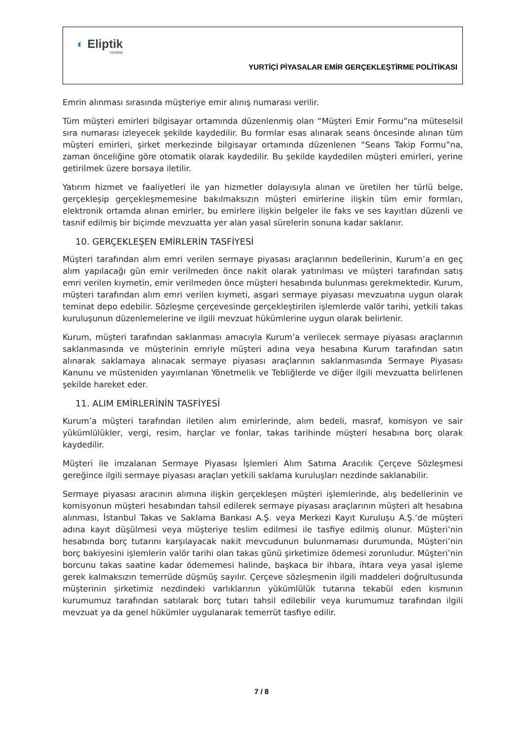◐ Eliptik
YATIRIM
YURTİÇİ PİYASALAR EMİR GERÇEKLEŞTİRME POLİTİKASI
Emrin alınması sırasında müşteriye emir alınış numarası verilir.
Tüm müşteri emirleri bilgisayar ortamında düzenlenmiş olan “Müşteri Emir Formu”na müteselsil sıra numarası izleyecek şekilde kaydedilir. Bu formlar esas alınarak seans öncesinde alınan tüm müşteri emirleri, şirket merkezinde bilgisayar ortamında düzenlenen “Seans Takip Formu”na, zaman önceliğine göre otomatik olarak kaydedilir. Bu şekilde kaydedilen müşteri emirleri, yerine getirilmek üzere borsaya iletilir.
Yatırım hizmet ve faaliyetleri ile yan hizmetler dolayısıyla alınan ve üretilen her türlü belge, gerçekleşip gerçekleşmemesine bakılmaksızın müşteri emirlerine ilişkin tüm emir formları, elektronik ortamda alınan emirler, bu emirlere ilişkin belgeler ile faks ve ses kayıtları düzenli ve tasnif edilmiş bir biçimde mevzuatta yer alan yasal sürelerin sonuna kadar saklanır.
10. GERÇEKLEŞEN EMİRLERİN TASFİYESİ
Müşteri tarafından alım emri verilen sermaye piyasası araçlarının bedellerinin, Kurum’a en geç alım yapılacağı gün emir verilmeden önce nakit olarak yatırılması ve müşteri tarafından satış emri verilen kıymetin, emir verilmeden önce müşteri hesabında bulunması gerekmektedir. Kurum, müşteri tarafından alım emri verilen kıymeti, asgari sermaye piyasası mevzuatına uygun olarak teminat depo edebilir. Sözleşme çerçevesinde gerçekleştirilen işlemlerde valör tarihi, yetkili takas kuruluşunun düzenlemelerine ve ilgili mevzuat hükümlerine uygun olarak belirlenir.
Kurum, müşteri tarafından saklanması amacıyla Kurum’a verilecek sermaye piyasası araçlarının saklanmasında ve müşterinin emriyle müşteri adına veya hesabına Kurum tarafından satın alınarak saklamaya alınacak sermaye piyasası araçlarının saklanmasında Sermaye Piyasası Kanunu ve müsteniden yayımlanan Yönetmelik ve Tebliğlerde ve diğer ilgili mevzuatta belirlenen şekilde hareket eder.
11. ALIM EMİRLERİNİN TASFİYESİ
Kurum’a müşteri tarafından iletilen alım emirlerinde, alım bedeli, masraf, komisyon ve sair yükümlülükler, vergi, resim, harçlar ve fonlar, takas tarihinde müşteri hesabına borç olarak kaydedilir.
Müşteri ile imzalanan Sermaye Piyasası İşlemleri Alım Satıma Aracılık Çerçeve Sözleşmesi gereğince ilgili sermaye piyasası araçları yetkili saklama kuruluşları nezdinde saklanabilir.
Sermaye piyasası aracının alımına ilişkin gerçekleşen müşteri işlemlerinde, alış bedellerinin ve komisyonun müşteri hesabından tahsil edilerek sermaye piyasası araçlarının müşteri alt hesabına alınması, İstanbul Takas ve Saklama Bankası A.Ş. veya Merkezi Kayıt Kuruluşu A.Ş.’de müşteri adına kayıt düşülmesi veya müşteriye teslim edilmesi ile tasfiye edilmiş olunur. Müşteri’nin hesabında borç tutarını karşılayacak nakit mevcudunun bulunmaması durumunda, Müşteri’nin borç bakiyesini işlemlerin valör tarihi olan takas günü şirketimize ödemesi zorunludur. Müşteri’nin borcunu takas saatine kadar ödememesi halinde, başkaca bir ihbara, ihtara veya yasal işleme gerek kalmaksızın temerrüde düşmüş sayılır. Çerçeve sözleşmenin ilgili maddeleri doğrultusunda müşterinin şirketimiz nezdindeki varlıklarının yükümlülük tutarına tekabül eden kısmının kurumumuz tarafından satılarak borç tutarı tahsil edilebilir veya kurumumuz tarafından ilgili mevzuat ya da genel hükümler uygulanarak temerrüt tasfiye edilir.
7 / 8